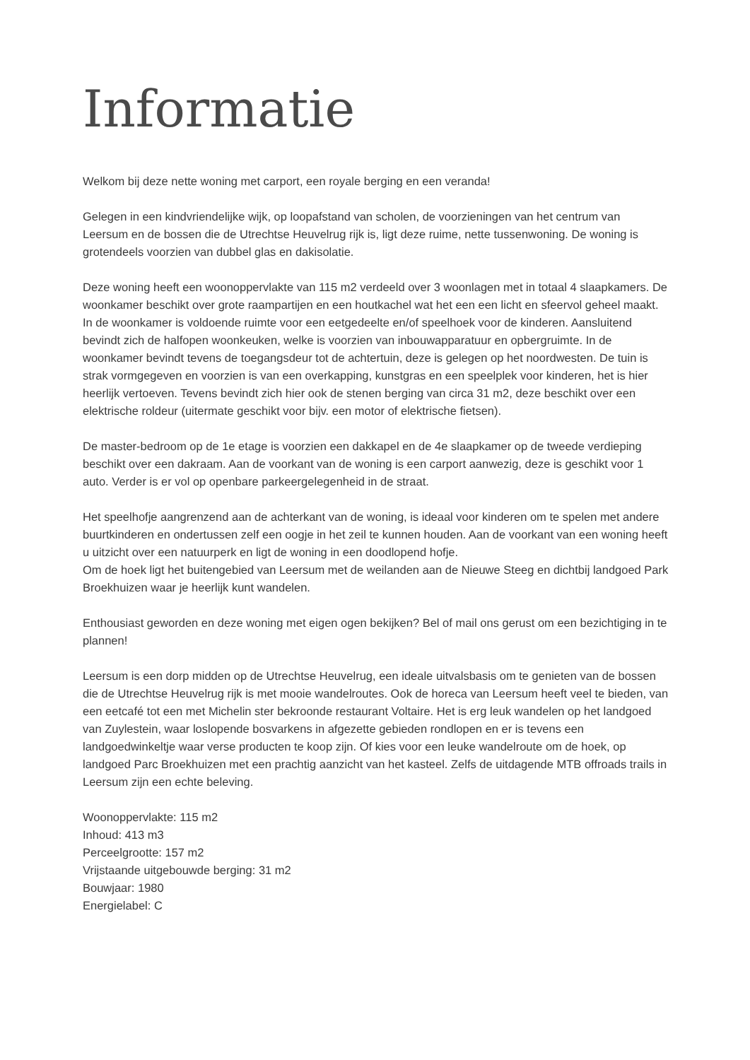Informatie
Welkom bij deze nette woning met carport, een royale berging en een veranda!
Gelegen in een kindvriendelijke wijk, op loopafstand van scholen, de voorzieningen van het centrum van Leersum en de bossen die de Utrechtse Heuvelrug rijk is, ligt deze ruime, nette tussenwoning. De woning is grotendeels voorzien van dubbel glas en dakisolatie.
Deze woning heeft een woonoppervlakte van 115 m2 verdeeld over 3 woonlagen met in totaal 4 slaapkamers. De woonkamer beschikt over grote raampartijen en een houtkachel wat het een een licht en sfeervol geheel maakt. In de woonkamer is voldoende ruimte voor een eetgedeelte en/of speelhoek voor de kinderen. Aansluitend bevindt zich de halfopen woonkeuken, welke is voorzien van inbouwapparatuur en opbergruimte. In de woonkamer bevindt tevens de toegangsdeur tot de achtertuin, deze is gelegen op het noordwesten. De tuin is strak vormgegeven en voorzien is van een overkapping, kunstgras en een speelplek voor kinderen, het is hier heerlijk vertoeven. Tevens bevindt zich hier ook de stenen berging van circa 31 m2, deze beschikt over een elektrische roldeur (uitermate geschikt voor bijv. een motor of elektrische fietsen).
De master-bedroom op de 1e etage is voorzien een dakkapel en de 4e slaapkamer op de tweede verdieping beschikt over een dakraam. Aan de voorkant van de woning is een carport aanwezig, deze is geschikt voor 1 auto. Verder is er vol op openbare parkeergelegenheid in de straat.
Het speelhofje aangrenzend aan de achterkant van de woning, is ideaal voor kinderen om te spelen met andere buurtkinderen en ondertussen zelf een oogje in het zeil te kunnen houden. Aan de voorkant van een woning heeft u uitzicht over een natuurperk en ligt de woning in een doodlopend hofje.
Om de hoek ligt het buitengebied van Leersum met de weilanden aan de Nieuwe Steeg en dichtbij landgoed Park Broekhuizen waar je heerlijk kunt wandelen.
Enthousiast geworden en deze woning met eigen ogen bekijken? Bel of mail ons gerust om een bezichtiging in te plannen!
Leersum is een dorp midden op de Utrechtse Heuvelrug, een ideale uitvalsbasis om te genieten van de bossen die de Utrechtse Heuvelrug rijk is met mooie wandelroutes. Ook de horeca van Leersum heeft veel te bieden, van een eetcafé tot een met Michelin ster bekroonde restaurant Voltaire. Het is erg leuk wandelen op het landgoed van Zuylestein, waar loslopende bosvarkens in afgezette gebieden rondlopen en er is tevens een landgoedwinkeltje waar verse producten te koop zijn. Of kies voor een leuke wandelroute om de hoek, op landgoed Parc Broekhuizen met een prachtig aanzicht van het kasteel. Zelfs de uitdagende MTB offroads trails in Leersum zijn een echte beleving.
Woonoppervlakte: 115 m2
Inhoud: 413 m3
Perceelgrootte: 157 m2
Vrijstaande uitgebouwde berging: 31 m2
Bouwjaar: 1980
Energielabel: C